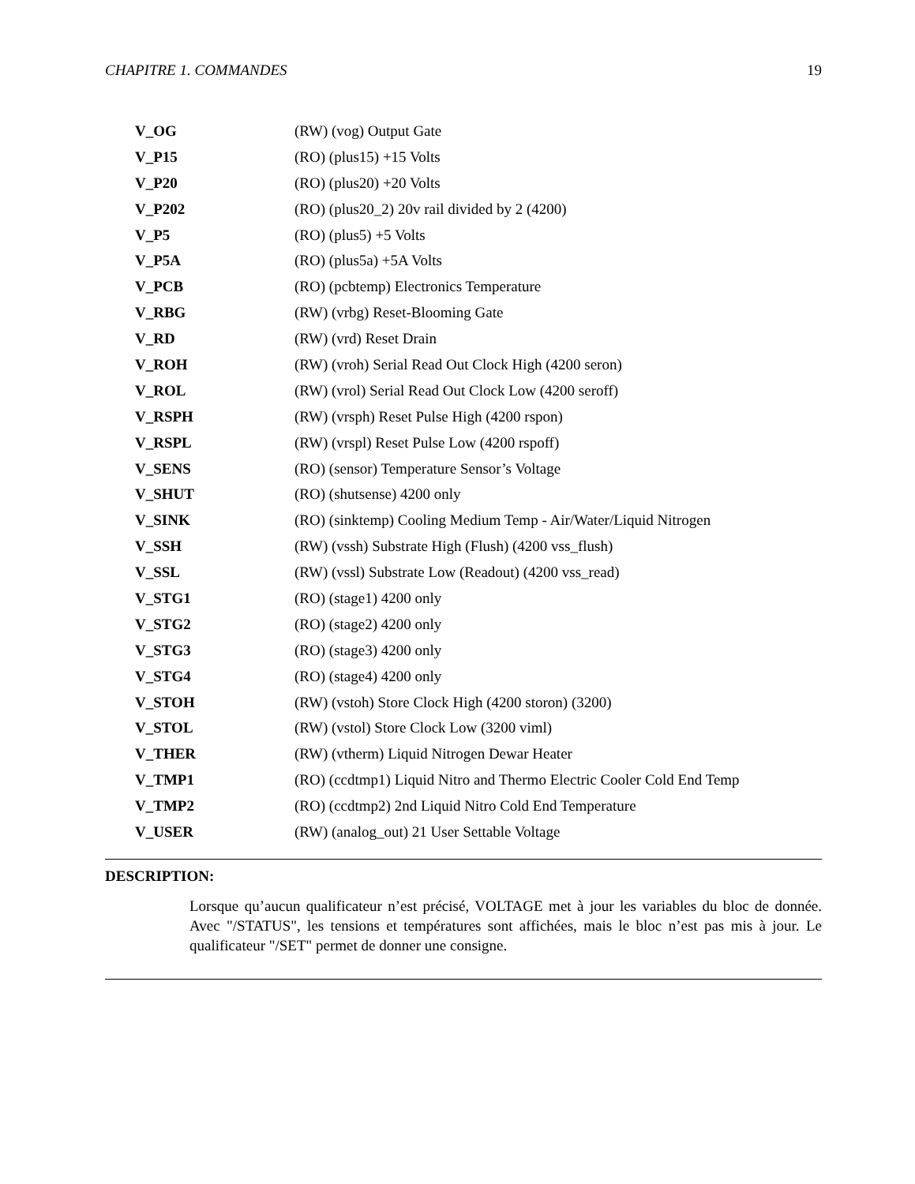CHAPITRE 1. COMMANDES 19
| V_OG | (RW) (vog) Output Gate |
| V_P15 | (RO) (plus15) +15 Volts |
| V_P20 | (RO) (plus20) +20 Volts |
| V_P202 | (RO) (plus20_2) 20v rail divided by 2 (4200) |
| V_P5 | (RO) (plus5) +5 Volts |
| V_P5A | (RO) (plus5a) +5A Volts |
| V_PCB | (RO) (pcbtemp) Electronics Temperature |
| V_RBG | (RW) (vrbg) Reset-Blooming Gate |
| V_RD | (RW) (vrd) Reset Drain |
| V_ROH | (RW) (vroh) Serial Read Out Clock High (4200 seron) |
| V_ROL | (RW) (vrol) Serial Read Out Clock Low (4200 seroff) |
| V_RSPH | (RW) (vrsph) Reset Pulse High (4200 rspon) |
| V_RSPL | (RW) (vrspl) Reset Pulse Low (4200 rspoff) |
| V_SENS | (RO) (sensor) Temperature Sensor’s Voltage |
| V_SHUT | (RO) (shutsense) 4200 only |
| V_SINK | (RO) (sinktemp) Cooling Medium Temp - Air/Water/Liquid Nitrogen |
| V_SSH | (RW) (vssh) Substrate High (Flush) (4200 vss_flush) |
| V_SSL | (RW) (vssl) Substrate Low (Readout) (4200 vss_read) |
| V_STG1 | (RO) (stage1) 4200 only |
| V_STG2 | (RO) (stage2) 4200 only |
| V_STG3 | (RO) (stage3) 4200 only |
| V_STG4 | (RO) (stage4) 4200 only |
| V_STOH | (RW) (vstoh) Store Clock High (4200 storon) (3200) |
| V_STOL | (RW) (vstol) Store Clock Low (3200 viml) |
| V_THER | (RW) (vtherm) Liquid Nitrogen Dewar Heater |
| V_TMP1 | (RO) (ccdtmp1) Liquid Nitro and Thermo Electric Cooler Cold End Temp |
| V_TMP2 | (RO) (ccdtmp2) 2nd Liquid Nitro Cold End Temperature |
| V_USER | (RW) (analog_out) 21 User Settable Voltage |
DESCRIPTION:
Lorsque qu’aucun qualificateur n’est précisé, VOLTAGE met à jour les variables du bloc de donnée. Avec "/STATUS", les tensions et températures sont affichées, mais le bloc n’est pas mis à jour. Le qualificateur "/SET" permet de donner une consigne.